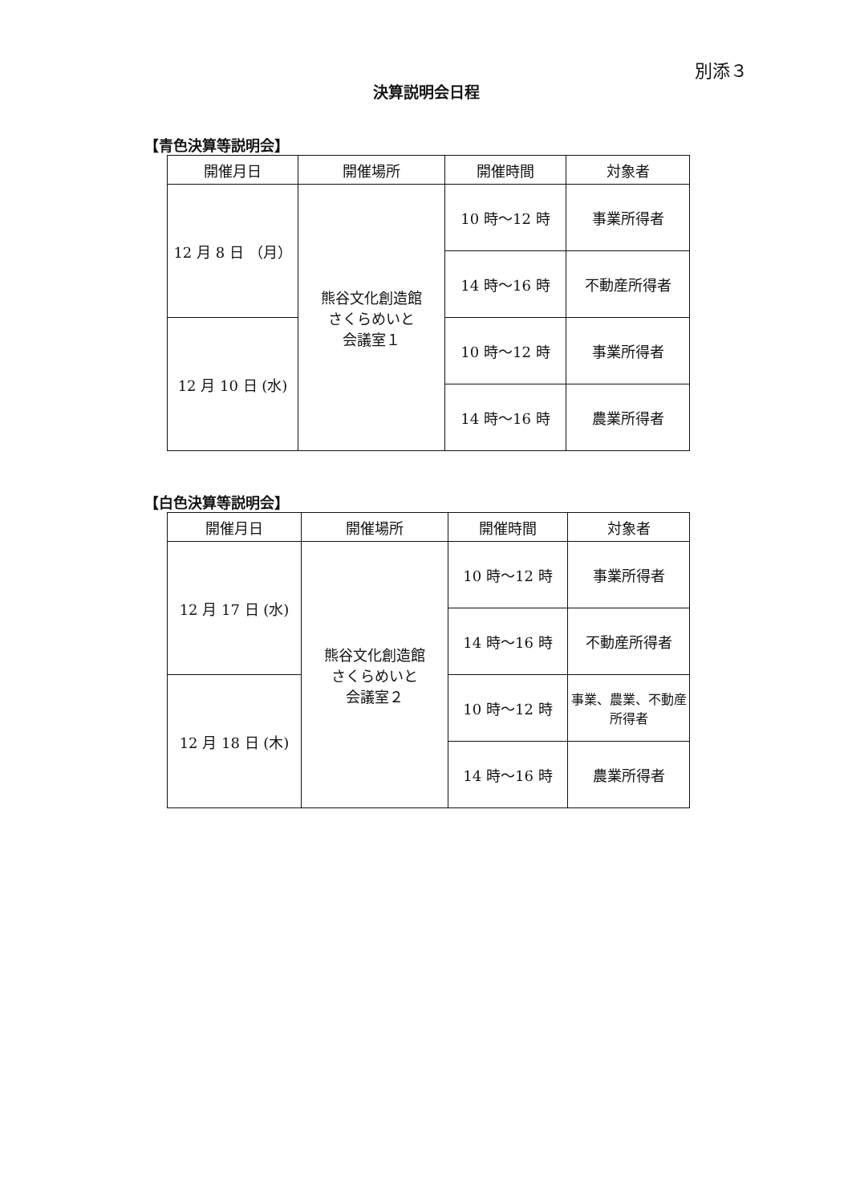別添３
決算説明会日程
【青色決算等説明会】
| 開催月日 | 開催場所 | 開催時間 | 対象者 |
| --- | --- | --- | --- |
| 12 月 8 日 （月） | 熊谷文化創造館 さくらめいと 会議室１ | 10 時～12 時 | 事業所得者 |
| | | 14 時～16 時 | 不動産所得者 |
| 12 月 10 日 (水) | | 10 時～12 時 | 事業所得者 |
| | | 14 時～16 時 | 農業所得者 |
【白色決算等説明会】
| 開催月日 | 開催場所 | 開催時間 | 対象者 |
| --- | --- | --- | --- |
| 12 月 17 日 (水) | 熊谷文化創造館 さくらめいと 会議室２ | 10 時～12 時 | 事業所得者 |
| | | 14 時～16 時 | 不動産所得者 |
| 12 月 18 日 (木) | | 10 時～12 時 | 事業、農業、不動産 所得者 |
| | | 14 時～16 時 | 農業所得者 |